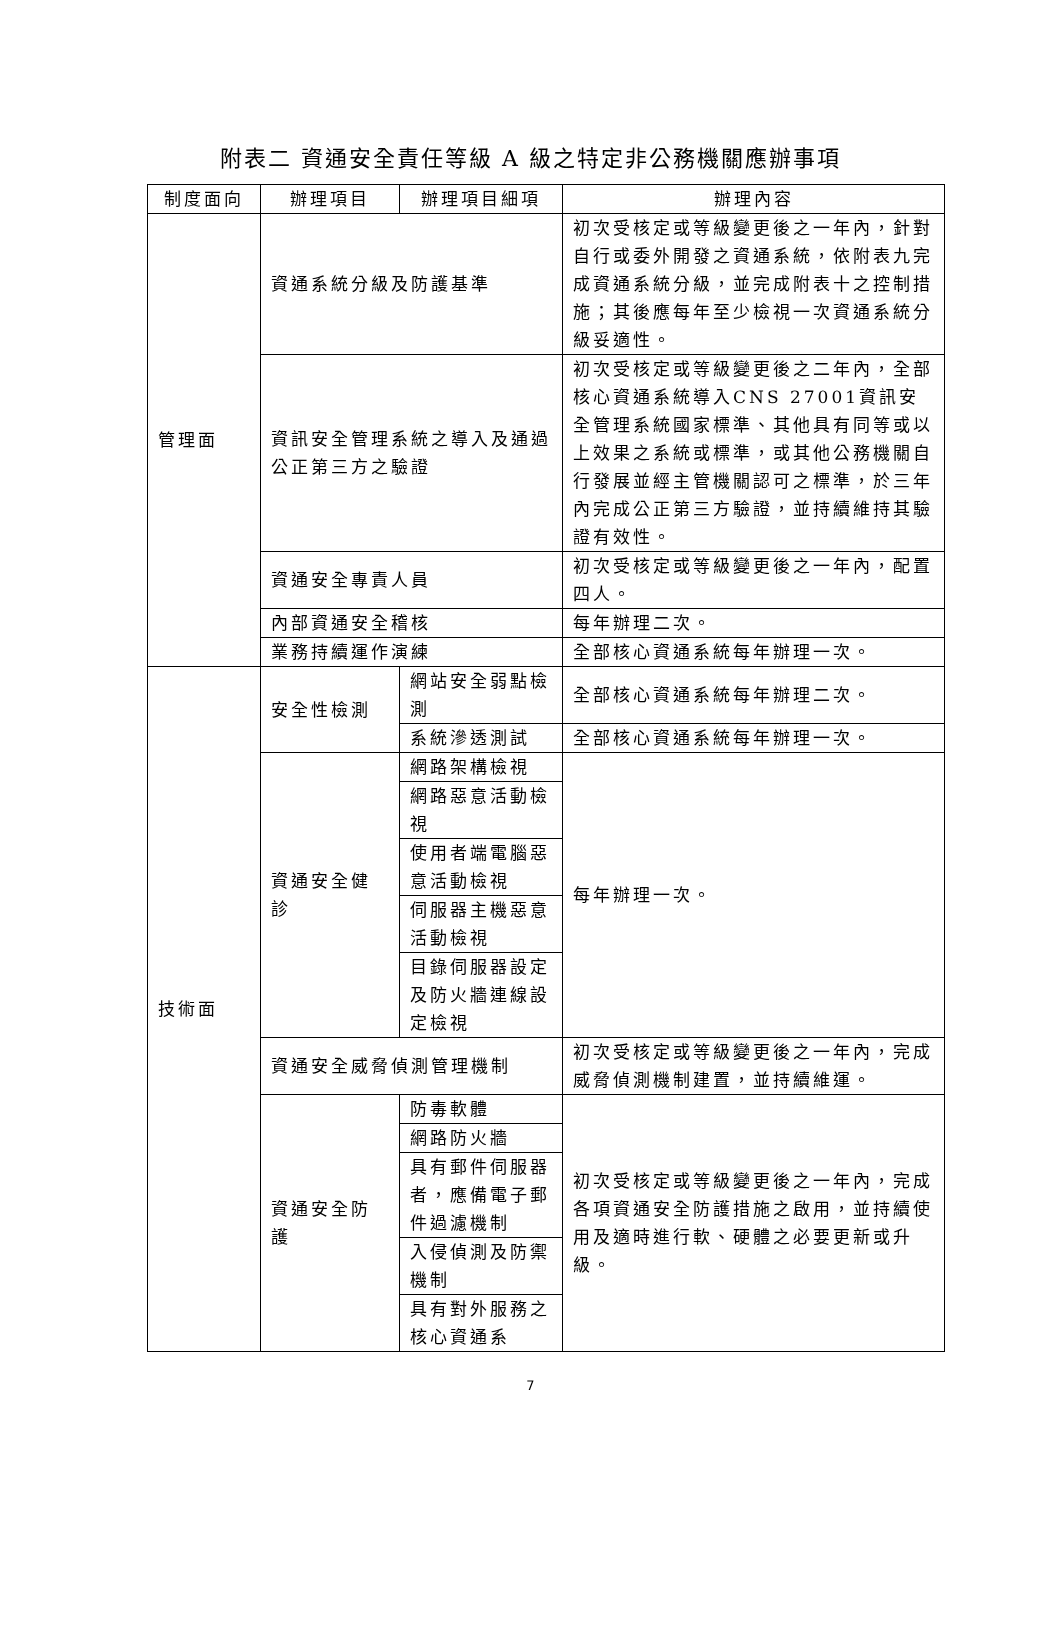附表二 資通安全責任等級 A 級之特定非公務機關應辦事項
| 制度面向 | 辦理項目 | 辦理項目細項 | 辦理內容 |
| --- | --- | --- | --- |
| 管理面 | 資通系統分級及防護基準 | | 初次受核定或等級變更後之一年內，針對自行或委外開發之資通系統，依附表九完成資通系統分級，並完成附表十之控制措施；其後應每年至少檢視一次資通系統分級妥適性。 |
| | 資訊安全管理系統之導入及通過公正第三方之驗證 | | 初次受核定或等級變更後之二年內，全部核心資通系統導入CNS 27001資訊安全管理系統國家標準、其他具有同等或以上效果之系統或標準，或其他公務機關自行發展並經主管機關認可之標準，於三年內完成公正第三方驗證，並持續維持其驗證有效性。 |
| | 資通安全專責人員 | | 初次受核定或等級變更後之一年內，配置四人。 |
| | 內部資通安全稽核 | | 每年辦理二次。 |
| | 業務持續運作演練 | | 全部核心資通系統每年辦理一次。 |
| 技術面 | 安全性檢測 | 網站安全弱點檢測 | 全部核心資通系統每年辦理二次。 |
| | | 系統滲透測試 | 全部核心資通系統每年辦理一次。 |
| | 資通安全健診 | 網路架構檢視 | 每年辦理一次。 |
| | | 網路惡意活動檢視 | |
| | | 使用者端電腦惡意活動檢視 | |
| | | 伺服器主機惡意活動檢視 | |
| | | 目錄伺服器設定及防火牆連線設定檢視 | |
| | 資通安全威脅偵測管理機制 | | 初次受核定或等級變更後之一年內，完成威脅偵測機制建置，並持續維運。 |
| | 資通安全防護 | 防毒軟體 | 初次受核定或等級變更後之一年內，完成各項資通安全防護措施之啟用，並持續使用及適時進行軟、硬體之必要更新或升級。 |
| | | 網路防火牆 | |
| | | 具有郵件伺服器者，應備電子郵件過濾機制 | |
| | | 入侵偵測及防禦機制 | |
| | | 具有對外服務之核心資通系 | |
7